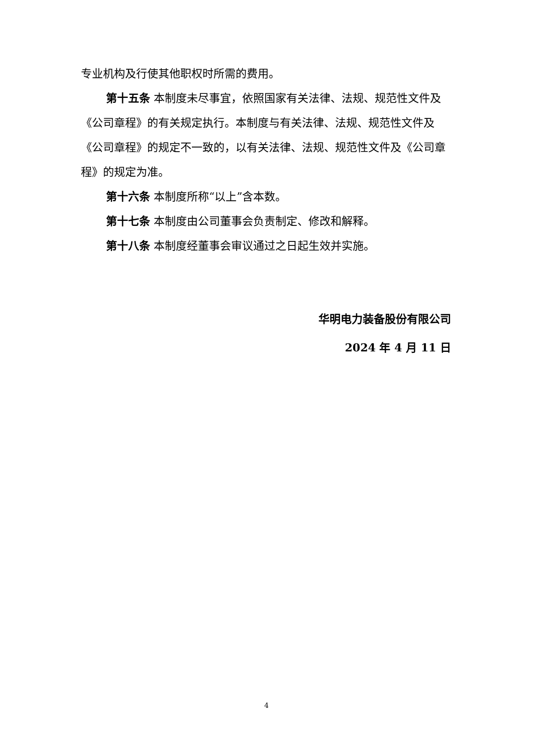专业机构及行使其他职权时所需的费用。
第十五条 本制度未尽事宜，依照国家有关法律、法规、规范性文件及《公司章程》的有关规定执行。本制度与有关法律、法规、规范性文件及《公司章程》的规定不一致的，以有关法律、法规、规范性文件及《公司章程》的规定为准。
第十六条 本制度所称“以上”含本数。
第十七条 本制度由公司董事会负责制定、修改和解释。
第十八条 本制度经董事会审议通过之日起生效并实施。
华明电力装备股份有限公司
2024 年 4 月 11 日
4